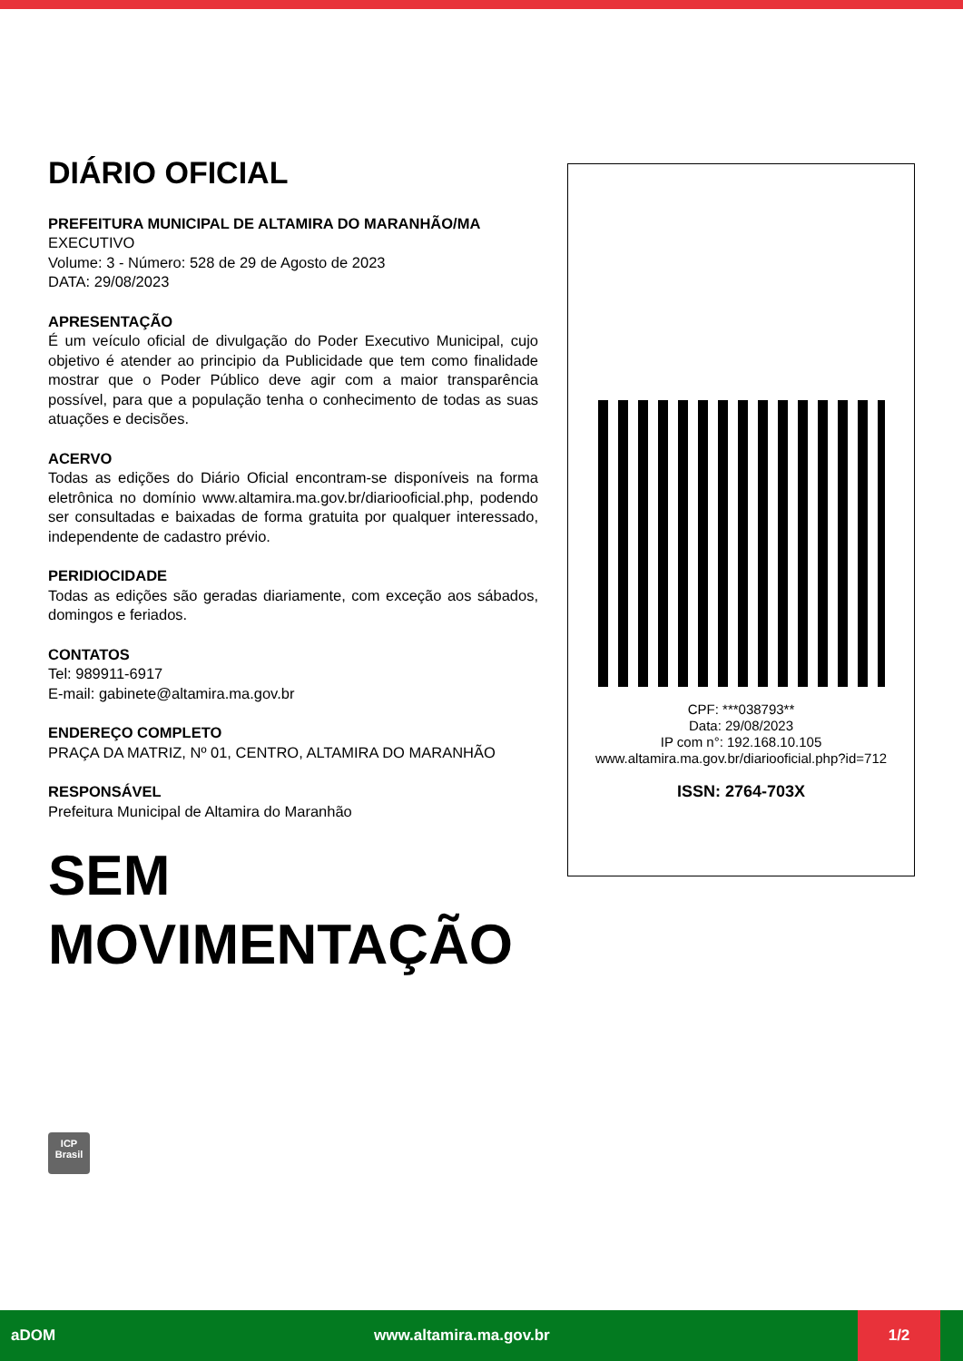DIÁRIO OFICIAL
PREFEITURA MUNICIPAL DE ALTAMIRA DO MARANHÃO/MA
EXECUTIVO
Volume: 3 - Número: 528 de 29 de Agosto de 2023
DATA: 29/08/2023
APRESENTAÇÃO
É um veículo oficial de divulgação do Poder Executivo Municipal, cujo objetivo é atender ao principio da Publicidade que tem como finalidade mostrar que o Poder Público deve agir com a maior transparência possível, para que a população tenha o conhecimento de todas as suas atuações e decisões.
ACERVO
Todas as edições do Diário Oficial encontram-se disponíveis na forma eletrônica no domínio www.altamira.ma.gov.br/diariooficial.php, podendo ser consultadas e baixadas de forma gratuita por qualquer interessado, independente de cadastro prévio.
PERIDIOCIDADE
Todas as edições são geradas diariamente, com exceção aos sábados, domingos e feriados.
CONTATOS
Tel: 989911-6917
E-mail: gabinete@altamira.ma.gov.br
ENDEREÇO COMPLETO
PRAÇA DA MATRIZ, Nº 01, CENTRO, ALTAMIRA DO MARANHÃO
RESPONSÁVEL
Prefeitura Municipal de Altamira do Maranhão
SEM
MOVIMENTAÇÃO
CPF: ***038793**
Data: 29/08/2023
IP com n°: 192.168.10.105
www.altamira.ma.gov.br/diariooficial.php?id=712
ISSN: 2764-703X
ICP
Brasil
aDOM www.altamira.ma.gov.br
1/2